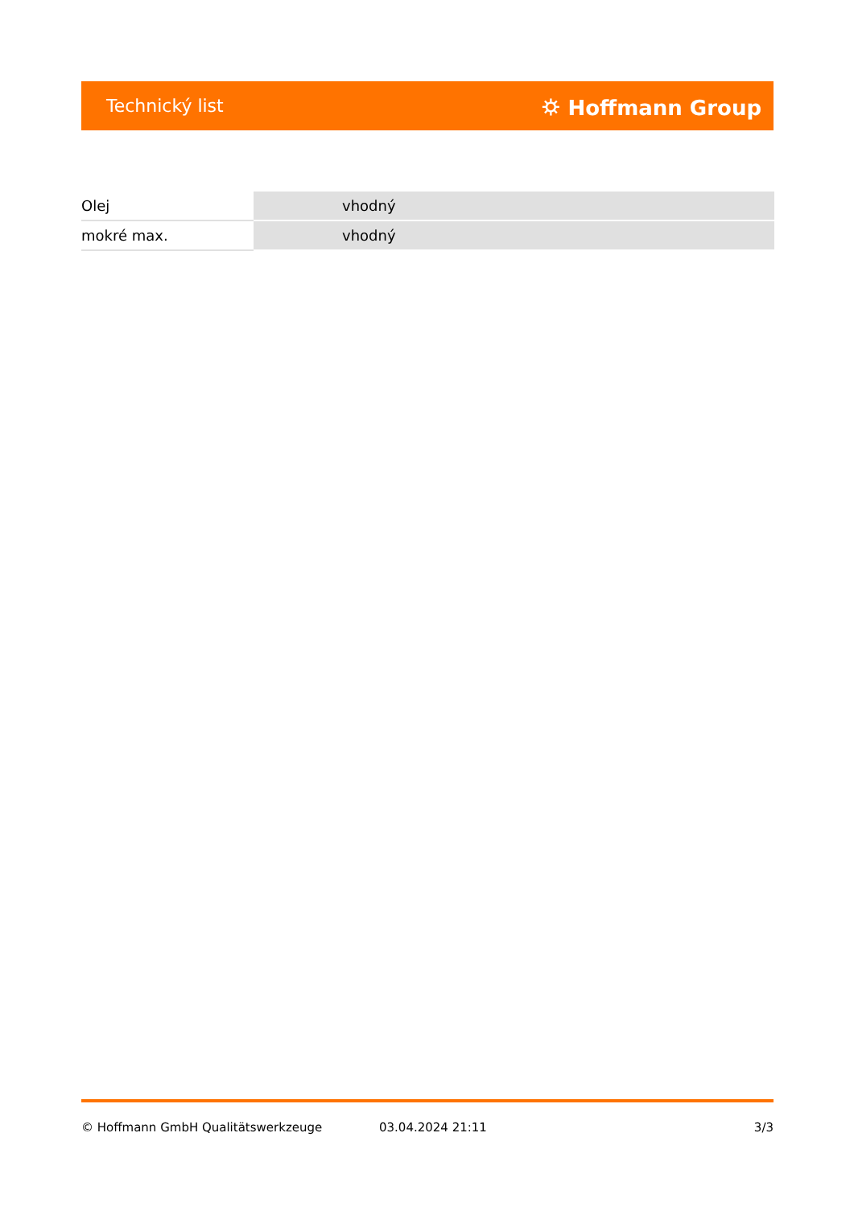Technický list ⛭ Hoffmann Group
| Olej | vhodný |
| mokré max. | vhodný |
© Hoffmann GmbH Qualitätswerkzeuge 03.04.2024 21:11 3/3